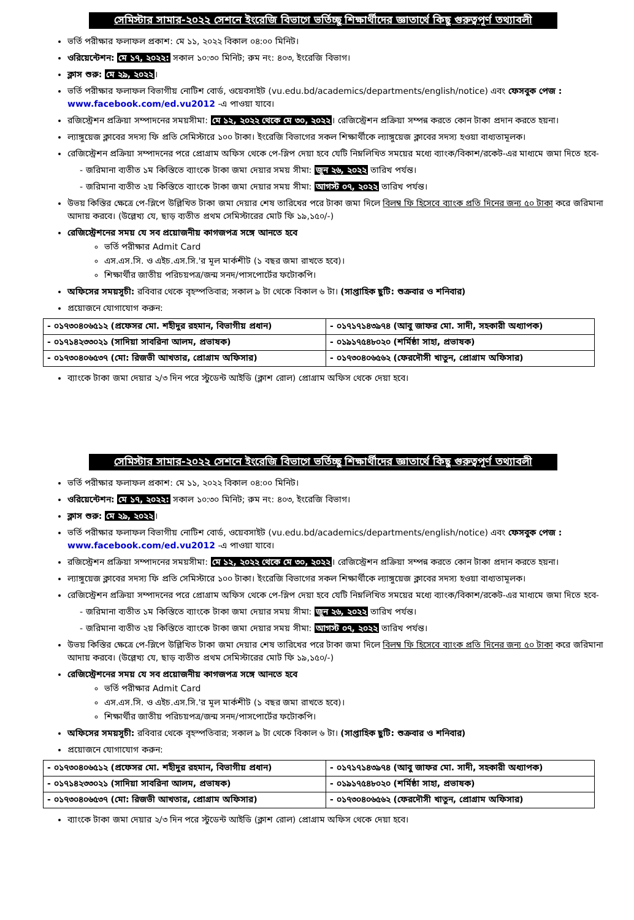সেমিস্টার সামার-২০২২ সেশনে ইংরেজি বিভাগে ভর্তিচ্ছু শিক্ষার্থীদের জ্ঞাতার্থে কিছু গুরুত্বপূর্ণ তথ্যাবলী
ভর্তি পরীক্ষার ফলাফল প্রকাশ: মে ১১, ২০২২ বিকাল ০৪:০০ মিনিট।
ওরিয়েন্টেশন: মে ১৭, ২০২২: সকাল ১০:৩০ মিনিট; রুম নং: ৪০৩, ইংরেজি বিভাগ।
ক্লাস শুরু: মে ২৯, ২০২২।
ভর্তি পরীক্ষার ফলাফল বিভাগীয় নোটিশ বোর্ড, ওয়েবসাইট (vu.edu.bd/academics/departments/english/notice) এবং ফেসবুক পেজ : www.facebook.com/ed.vu2012 -এ পাওয়া যাবে।
রজিস্ট্রেশন প্রক্রিয়া সম্পাদনের সময়সীমা: মে ১২, ২০২২ থেকে মে ৩০, ২০২২। রেজিস্ট্রেশন প্রক্রিয়া সম্পন্ন করতে কোন টাকা প্রদান করতে হয়না।
ল্যাঙ্গুয়েজ ক্লাবের সদস্য ফি প্রতি সেমিস্টারে ১০০ টাকা। ইংরেজি বিভাগের সকল শিক্ষার্থীকে ল্যাঙ্গুয়েজ ক্লাবের সদস্য হওয়া বাধ্যতামূলক।
রেজিস্ট্রেশন প্রক্রিয়া সম্পাদনের পরে প্রোগ্রাম অফিস থেকে পে-স্লিপ দেয়া হবে যেটি নিম্নলিখিত সময়ের মধ্যে ব্যাংক/বিকাশ/রকেট-এর মাধ্যমে জমা দিতে হবে-
- জরিমানা ব্যতীত ১ম কিস্তিতে ব্যাংকে টাকা জমা দেয়ার সময় সীমা: জুন ২৬, ২০২২ তারিখ পর্যন্ত।
- জরিমানা ব্যতীত ২য় কিস্তিতে ব্যাংকে টাকা জমা দেয়ার সময় সীমা: আগস্ট ০৭, ২০২২ তারিখ পর্যন্ত।
উভয় কিস্তির ক্ষেত্রে পে-স্লিপে উল্লিখিত টাকা জমা দেয়ার শেষ তারিখের পরে টাকা জমা দিলে বিলম্ব ফি হিসেবে ব্যাংক প্রতি দিনের জন্য ৫০ টাকা করে জরিমানা আদায় করবে। (উল্লেখ্য যে, ছাড় ব্যতীত প্রথম সেমিস্টারের মোট ফি ১৯,১৫০/-)
রেজিস্ট্রেশনের সময় যে সব প্রয়োজনীয় কাগজপত্র সঙ্গে আনতে হবে
ভর্তি পরীক্ষার Admit Card
এস.এস.সি. ও এইচ.এস.সি.'র মূল মার্কশীট (১ বছর জমা রাখতে হবে)।
শিক্ষার্থীর জাতীয় পরিচয়পত্র/জন্ম সনদ/পাসপোর্টের ফটোকপি।
অফিসের সময়সূচী: রবিবার থেকে বৃহস্পতিবার; সকাল ৯ টা থেকে বিকাল ৬ টা। (সাপ্তাহিক ছুটি: শুক্রবার ও শনিবার)
প্রয়োজনে যোগাযোগ করুন:
| - ০১৭৩০৪০৬৫১২ (প্রফেসর মো. শহীদুর রহমান, বিভাগীয় প্রধান) | - ০১৭১৭১৪৩৯৭৪ (আবু জাফর মো. সাদী, সহকারী অধ্যাপক) |
| - ০১৭১৪২৩৩০২১ (সাদিয়া সাবরিনা আলম, প্রভাষক) | - ০১৯১৭৫৪৮০২০ (শর্মিষ্ঠা সাহা, প্রভাষক) |
| - ০১৭৩০৪০৬৫৩৭ (মো: রিজভী আখতার, প্রোগ্রাম অফিসার) | - ০১৭৩০৪০৬৫৬২ (ফেরদৌসী খাতুন, প্রোগ্রাম অফিসার) |
ব্যাংকে টাকা জমা দেয়ার ২/৩ দিন পরে স্টুডেন্ট আইডি (ক্লাশ রোল) প্রোগ্রাম অফিস থেকে দেয়া হবে।
সেমিস্টার সামার-২০২২ সেশনে ইংরেজি বিভাগে ভর্তিচ্ছু শিক্ষার্থীদের জ্ঞাতার্থে কিছু গুরুত্বপূর্ণ তথ্যাবলী
ভর্তি পরীক্ষার ফলাফল প্রকাশ: মে ১১, ২০২২ বিকাল ০৪:০০ মিনিট।
ওরিয়েন্টেশন: মে ১৭, ২০২২: সকাল ১০:৩০ মিনিট; রুম নং: ৪০৩, ইংরেজি বিভাগ।
ক্লাস শুরু: মে ২৯, ২০২২।
ভর্তি পরীক্ষার ফলাফল বিভাগীয় নোটিশ বোর্ড, ওয়েবসাইট (vu.edu.bd/academics/departments/english/notice) এবং ফেসবুক পেজ : www.facebook.com/ed.vu2012 -এ পাওয়া যাবে।
রজিস্ট্রেশন প্রক্রিয়া সম্পাদনের সময়সীমা: মে ১২, ২০২২ থেকে মে ৩০, ২০২২। রেজিস্ট্রেশন প্রক্রিয়া সম্পন্ন করতে কোন টাকা প্রদান করতে হয়না।
ল্যাঙ্গুয়েজ ক্লাবের সদস্য ফি প্রতি সেমিস্টারে ১০০ টাকা। ইংরেজি বিভাগের সকল শিক্ষার্থীকে ল্যাঙ্গুয়েজ ক্লাবের সদস্য হওয়া বাধ্যতামূলক।
রেজিস্ট্রেশন প্রক্রিয়া সম্পাদনের পরে প্রোগ্রাম অফিস থেকে পে-স্লিপ দেয়া হবে যেটি নিম্নলিখিত সময়ের মধ্যে ব্যাংক/বিকাশ/রকেট-এর মাধ্যমে জমা দিতে হবে-
- জরিমানা ব্যতীত ১ম কিস্তিতে ব্যাংকে টাকা জমা দেয়ার সময় সীমা: জুন ২৬, ২০২২ তারিখ পর্যন্ত।
- জরিমানা ব্যতীত ২য় কিস্তিতে ব্যাংকে টাকা জমা দেয়ার সময় সীমা: আগস্ট ০৭, ২০২২ তারিখ পর্যন্ত।
উভয় কিস্তির ক্ষেত্রে পে-স্লিপে উল্লিখিত টাকা জমা দেয়ার শেষ তারিখের পরে টাকা জমা দিলে বিলম্ব ফি হিসেবে ব্যাংক প্রতি দিনের জন্য ৫০ টাকা করে জরিমানা আদায় করবে। (উল্লেখ্য যে, ছাড় ব্যতীত প্রথম সেমিস্টারের মোট ফি ১৯,১৫০/-)
রেজিস্ট্রেশনের সময় যে সব প্রয়োজনীয় কাগজপত্র সঙ্গে আনতে হবে
ভর্তি পরীক্ষার Admit Card
এস.এস.সি. ও এইচ.এস.সি.'র মূল মার্কশীট (১ বছর জমা রাখতে হবে)।
শিক্ষার্থীর জাতীয় পরিচয়পত্র/জন্ম সনদ/পাসপোর্টের ফটোকপি।
অফিসের সময়সূচী: রবিবার থেকে বৃহস্পতিবার; সকাল ৯ টা থেকে বিকাল ৬ টা। (সাপ্তাহিক ছুটি: শুক্রবার ও শনিবার)
প্রয়োজনে যোগাযোগ করুন:
| - ০১৭৩০৪০৬৫১২ (প্রফেসর মো. শহীদুর রহমান, বিভাগীয় প্রধান) | - ০১৭১৭১৪৩৯৭৪ (আবু জাফর মো. সাদী, সহকারী অধ্যাপক) |
| - ০১৭১৪২৩৩০২১ (সাদিয়া সাবরিনা আলম, প্রভাষক) | - ০১৯১৭৫৪৮০২০ (শর্মিষ্ঠা সাহা, প্রভাষক) |
| - ০১৭৩০৪০৬৫৩৭ (মো: রিজভী আখতার, প্রোগ্রাম অফিসার) | - ০১৭৩০৪০৬৫৬২ (ফেরদৌসী খাতুন, প্রোগ্রাম অফিসার) |
ব্যাংকে টাকা জমা দেয়ার ২/৩ দিন পরে স্টুডেন্ট আইডি (ক্লাশ রোল) প্রোগ্রাম অফিস থেকে দেয়া হবে।